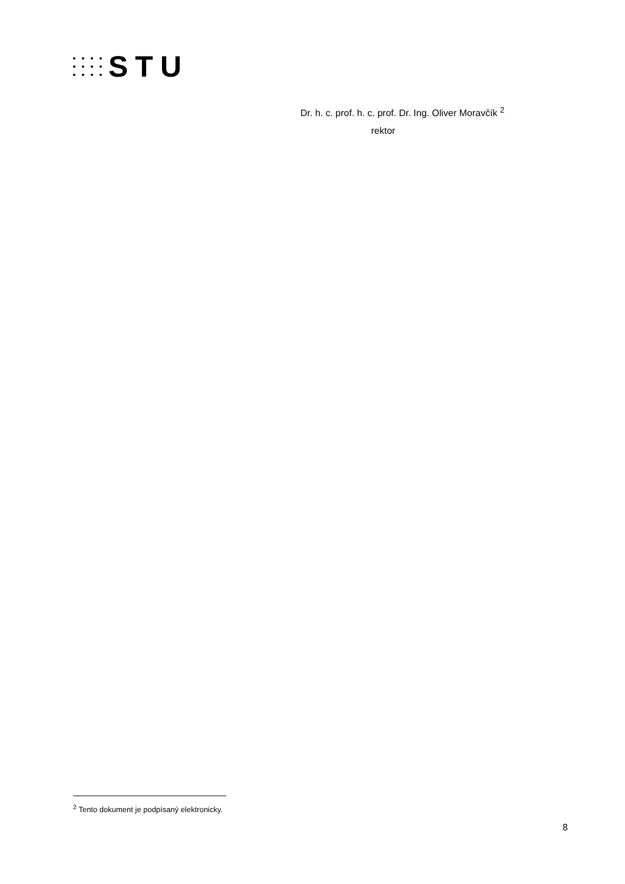STU
Dr. h. c. prof. h. c. prof. Dr. Ing. Oliver Moravčík <sup>2</sup>
rektor
<sup>2</sup> Tento dokument je podpísaný elektronicky.
8